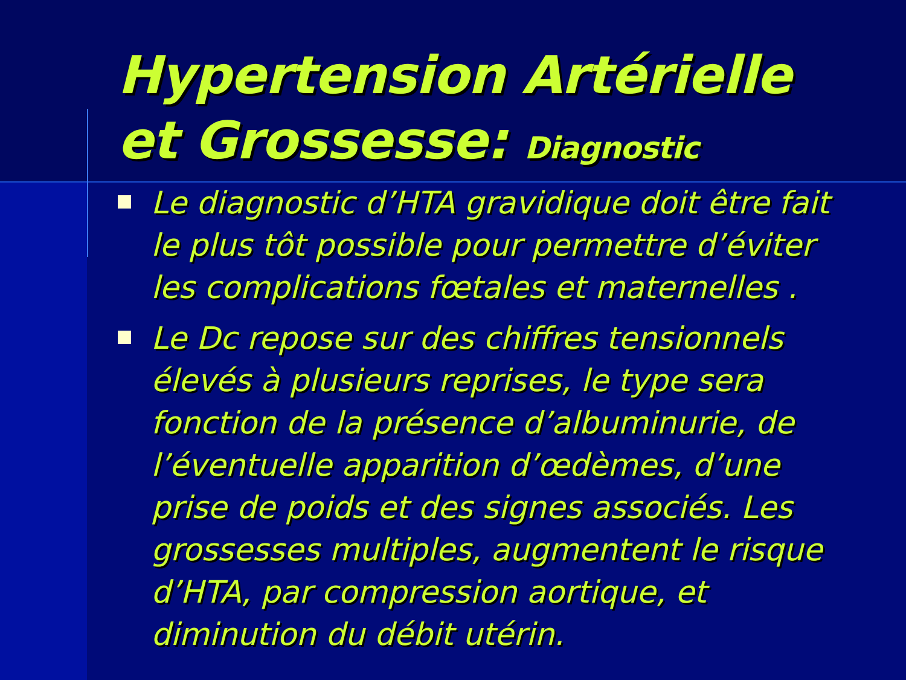Hypertension Artérielle
et Grossesse: Diagnostic
Le diagnostic d’HTA gravidique doit être fait le plus tôt possible pour permettre d’éviter les complications fœtales et maternelles .
Le Dc repose sur des chiffres tensionnels élevés à plusieurs reprises, le type sera fonction de la présence d’albuminurie, de l’éventuelle apparition d’œdèmes, d’une prise de poids et des signes associés. Les grossesses multiples, augmentent le risque d’HTA, par compression aortique, et diminution du débit utérin.